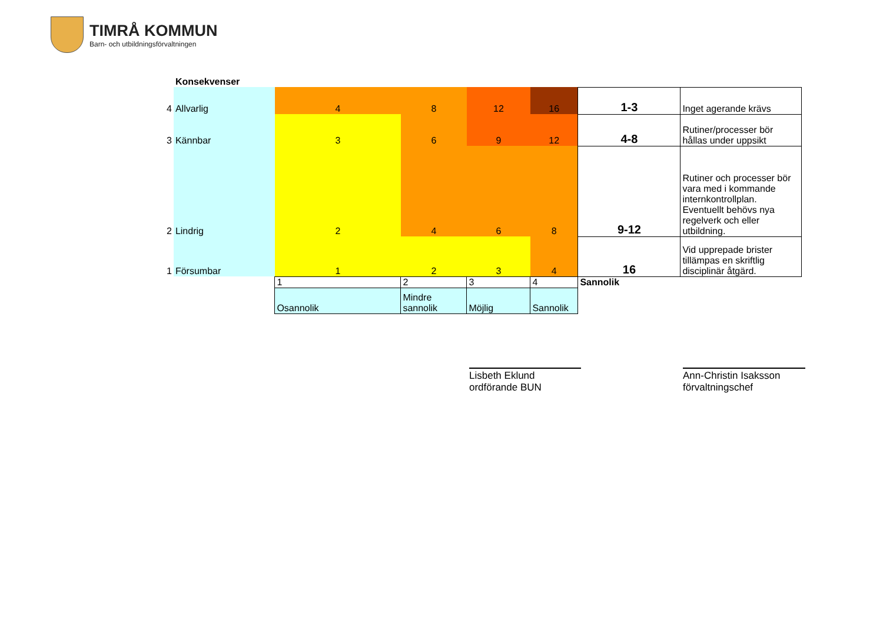TIMRÅ KOMMUN
Barn- och utbildningsförvaltningen
| | Konsekvenser | | | | | | |
| 4 | Allvarlig | 4 | 8 | 12 | 16 | 1-3 | Inget agerande krävs |
| 3 | Kännbar | 3 | 6 | 9 | 12 | 4-8 | Rutiner/processer bör hållas under uppsikt |
| 2 | Lindrig | 2 | 4 | 6 | 8 | 9-12 | Rutiner och processer bör vara med i kommande internkontrollplan. Eventuellt behövs nya regelverk och eller utbildning. |
| 1 | Försumbar | 1 | 2 | 3 | 4 | 16 | Vid upprepade brister tillämpas en skriftlig disciplinär åtgärd. |
| | | 1 | 2 | 3 | 4 | Sannolik | |
| | | Osannolik | Mindre sannolik | Möjlig | Sannolik | | |
Lisbeth Eklund
ordförande BUN
Ann-Christin Isaksson
förvaltningschef